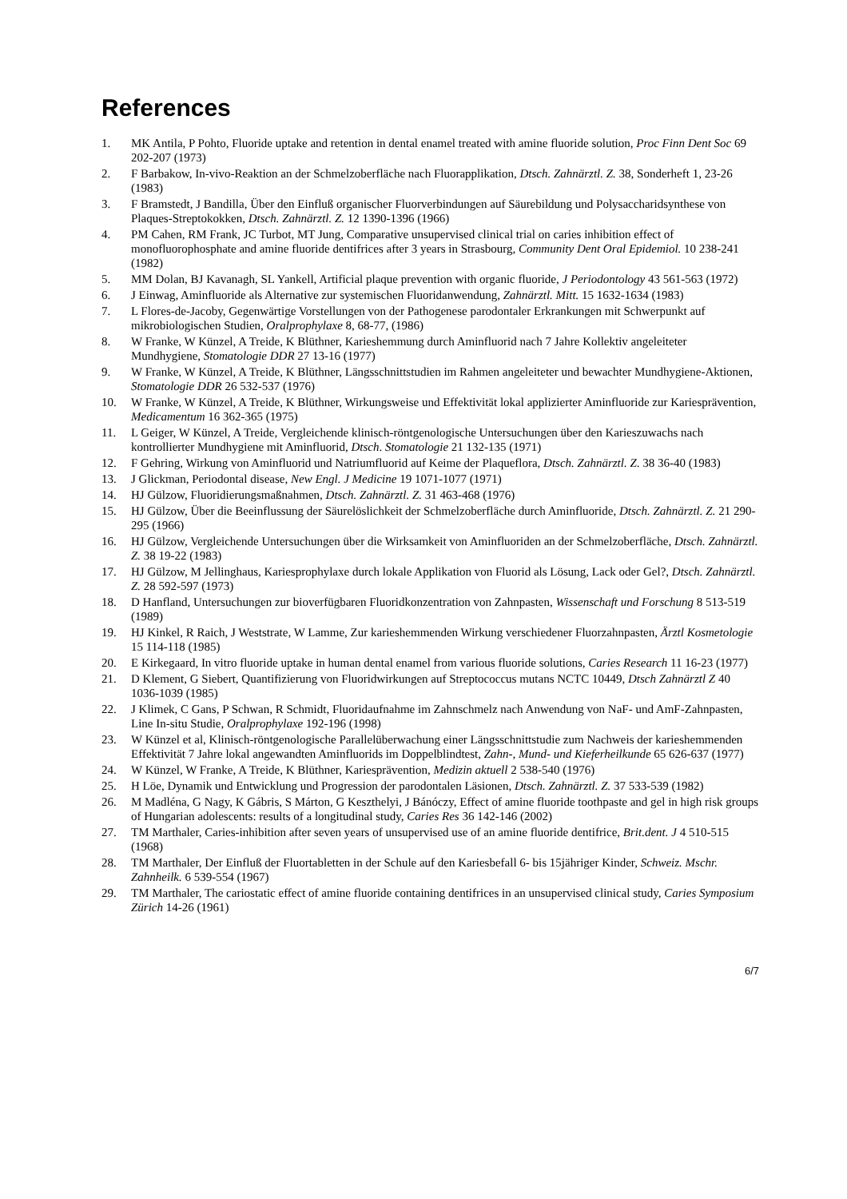References
1. MK Antila, P Pohto, Fluoride uptake and retention in dental enamel treated with amine fluoride solution, Proc Finn Dent Soc 69 202-207 (1973)
2. F Barbakow, In-vivo-Reaktion an der Schmelzoberfläche nach Fluorapplikation, Dtsch. Zahnärztl. Z. 38, Sonderheft 1, 23-26 (1983)
3. F Bramstedt, J Bandilla, Über den Einfluß organischer Fluorverbindungen auf Säurebildung und Polysaccharidsynthese von Plaques-Streptokokken, Dtsch. Zahnärztl. Z. 12 1390-1396 (1966)
4. PM Cahen, RM Frank, JC Turbot, MT Jung, Comparative unsupervised clinical trial on caries inhibition effect of monofluorophosphate and amine fluoride dentifrices after 3 years in Strasbourg, Community Dent Oral Epidemiol. 10 238-241 (1982)
5. MM Dolan, BJ Kavanagh, SL Yankell, Artificial plaque prevention with organic fluoride, J Periodontology 43 561-563 (1972)
6. J Einwag, Aminfluoride als Alternative zur systemischen Fluoridanwendung, Zahnärztl. Mitt. 15 1632-1634 (1983)
7. L Flores-de-Jacoby, Gegenwärtige Vorstellungen von der Pathogenese parodontaler Erkrankungen mit Schwerpunkt auf mikrobiologischen Studien, Oralprophylaxe 8, 68-77, (1986)
8. W Franke, W Künzel, A Treide, K Blüthner, Karieshemmung durch Aminfluorid nach 7 Jahre Kollektiv angeleiteter Mundhygiene, Stomatologie DDR 27 13-16 (1977)
9. W Franke, W Künzel, A Treide, K Blüthner, Längsschnittstudien im Rahmen angeleiteter und bewachter Mundhygiene-Aktionen, Stomatologie DDR 26 532-537 (1976)
10. W Franke, W Künzel, A Treide, K Blüthner, Wirkungsweise und Effektivität lokal applizierter Aminfluoride zur Kariesprävention, Medicamentum 16 362-365 (1975)
11. L Geiger, W Künzel, A Treide, Vergleichende klinisch-röntgenologische Untersuchungen über den Karieszuwachs nach kontrollierter Mundhygiene mit Aminfluorid, Dtsch. Stomatologie 21 132-135 (1971)
12. F Gehring, Wirkung von Aminfluorid und Natriumfluorid auf Keime der Plaqueflora, Dtsch. Zahnärztl. Z. 38 36-40 (1983)
13. J Glickman, Periodontal disease, New Engl. J Medicine 19 1071-1077 (1971)
14. HJ Gülzow, Fluoridierungsmaßnahmen, Dtsch. Zahnärztl. Z. 31 463-468 (1976)
15. HJ Gülzow, Über die Beeinflussung der Säurelöslichkeit der Schmelzoberfläche durch Aminfluoride, Dtsch. Zahnärztl. Z. 21 290-295 (1966)
16. HJ Gülzow, Vergleichende Untersuchungen über die Wirksamkeit von Aminfluoriden an der Schmelzoberfläche, Dtsch. Zahnärztl. Z. 38 19-22 (1983)
17. HJ Gülzow, M Jellinghaus, Kariesprophylaxe durch lokale Applikation von Fluorid als Lösung, Lack oder Gel?, Dtsch. Zahnärztl. Z. 28 592-597 (1973)
18. D Hanfland, Untersuchungen zur bioverfügbaren Fluoridkonzentration von Zahnpasten, Wissenschaft und Forschung 8 513-519 (1989)
19. HJ Kinkel, R Raich, J Weststrate, W Lamme, Zur karieshemmenden Wirkung verschiedener Fluorzahnpasten, Ärztl Kosmetologie 15 114-118 (1985)
20. E Kirkegaard, In vitro fluoride uptake in human dental enamel from various fluoride solutions, Caries Research 11 16-23 (1977)
21. D Klement, G Siebert, Quantifizierung von Fluoridwirkungen auf Streptococcus mutans NCTC 10449, Dtsch Zahnärztl Z 40 1036-1039 (1985)
22. J Klimek, C Gans, P Schwan, R Schmidt, Fluoridaufnahme im Zahnschmelz nach Anwendung von NaF- und AmF-Zahnpasten, Line In-situ Studie, Oralprophylaxe 192-196 (1998)
23. W Künzel et al, Klinisch-röntgenologische Parallelüberwachung einer Längsschnittstudie zum Nachweis der karieshemmenden Effektivität 7 Jahre lokal angewandten Aminfluorids im Doppelblindtest, Zahn-, Mund- und Kieferheilkunde 65 626-637 (1977)
24. W Künzel, W Franke, A Treide, K Blüthner, Kariesprävention, Medizin aktuell 2 538-540 (1976)
25. H Löe, Dynamik und Entwicklung und Progression der parodontalen Läsionen, Dtsch. Zahnärztl. Z. 37 533-539 (1982)
26. M Madléna, G Nagy, K Gábris, S Márton, G Keszthelyi, J Bánóczy, Effect of amine fluoride toothpaste and gel in high risk groups of Hungarian adolescents: results of a longitudinal study, Caries Res 36 142-146 (2002)
27. TM Marthaler, Caries-inhibition after seven years of unsupervised use of an amine fluoride dentifrice, Brit.dent. J 4 510-515 (1968)
28. TM Marthaler, Der Einfluß der Fluortabletten in der Schule auf den Kariesbefall 6- bis 15jähriger Kinder, Schweiz. Mschr. Zahnheilk. 6 539-554 (1967)
29. TM Marthaler, The cariostatic effect of amine fluoride containing dentifrices in an unsupervised clinical study, Caries Symposium Zürich 14-26 (1961)
6/7